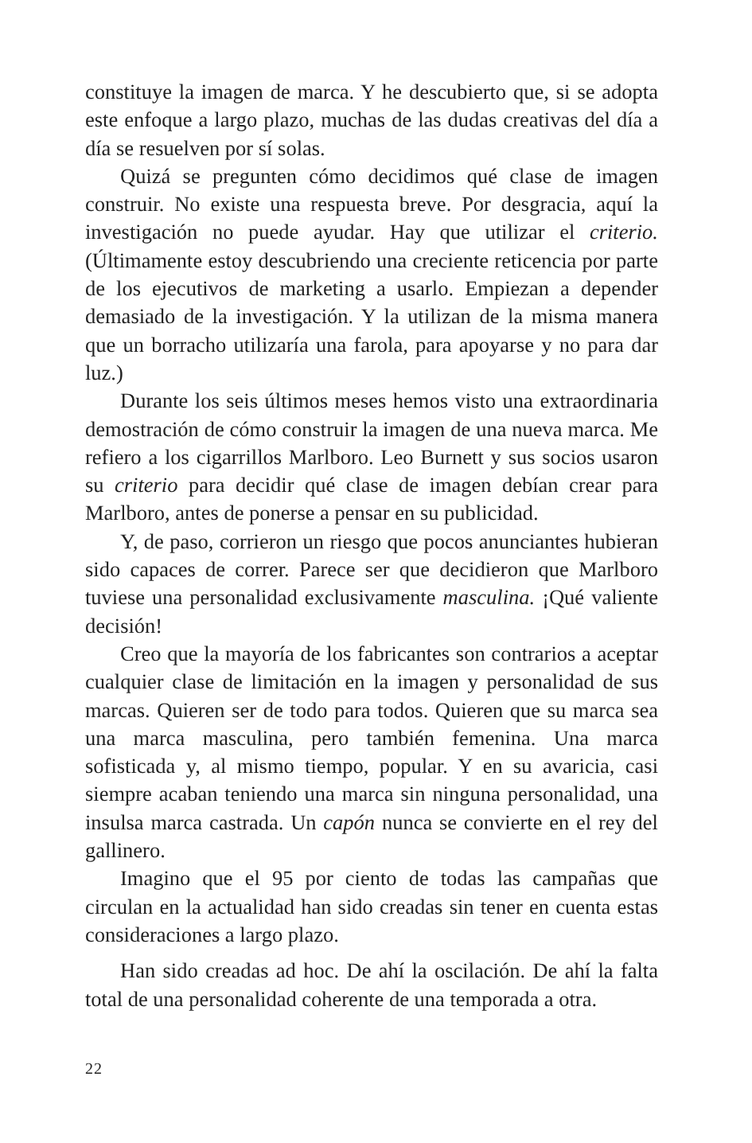constituye la imagen de marca. Y he descubierto que, si se adopta este enfoque a largo plazo, muchas de las dudas creativas del día a día se resuelven por sí solas.
Quizá se pregunten cómo decidimos qué clase de imagen construir. No existe una respuesta breve. Por desgracia, aquí la investigación no puede ayudar. Hay que utilizar el criterio. (Últimamente estoy descubriendo una creciente reticencia por parte de los ejecutivos de marketing a usarlo. Empiezan a depender demasiado de la investigación. Y la utilizan de la misma manera que un borracho utilizaría una farola, para apoyarse y no para dar luz.)
Durante los seis últimos meses hemos visto una extraordinaria demostración de cómo construir la imagen de una nueva marca. Me refiero a los cigarrillos Marlboro. Leo Burnett y sus socios usaron su criterio para decidir qué clase de imagen debían crear para Marlboro, antes de ponerse a pensar en su publicidad.
Y, de paso, corrieron un riesgo que pocos anunciantes hubieran sido capaces de correr. Parece ser que decidieron que Marlboro tuviese una personalidad exclusivamente masculina. ¡Qué valiente decisión!
Creo que la mayoría de los fabricantes son contrarios a aceptar cualquier clase de limitación en la imagen y personalidad de sus marcas. Quieren ser de todo para todos. Quieren que su marca sea una marca masculina, pero también femenina. Una marca sofisticada y, al mismo tiempo, popular. Y en su avaricia, casi siempre acaban teniendo una marca sin ninguna personalidad, una insulsa marca castrada. Un capón nunca se convierte en el rey del gallinero.
Imagino que el 95 por ciento de todas las campañas que circulan en la actualidad han sido creadas sin tener en cuenta estas consideraciones a largo plazo.
Han sido creadas ad hoc. De ahí la oscilación. De ahí la falta total de una personalidad coherente de una temporada a otra.
22